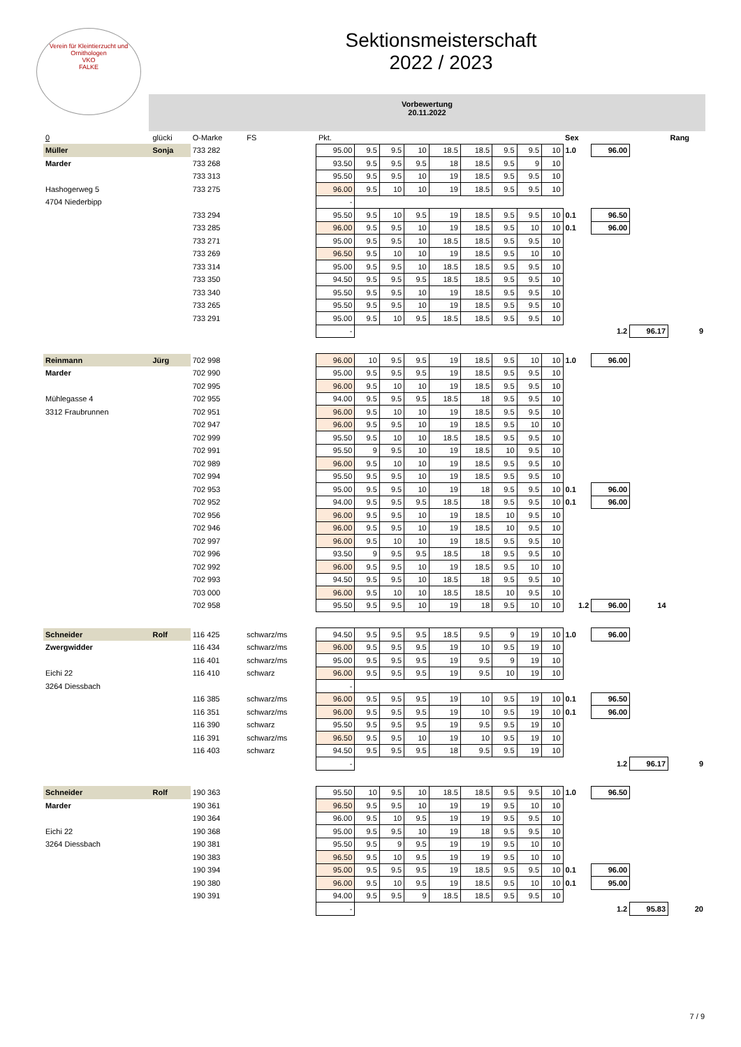Verein für Kleintierzucht und Ornithologen
VKO
FALKE
Sektionsmeisterschaft
2022 / 2023
Vorbewertung
20.11.2022
| 0 | glücki | O-Marke | FS | Pkt. | | | | | | | | | Sex | | | Rang |
| Müller | Sonja | 733 282 | | 95.00 | 9.5 | 9.5 | 10 | 18.5 | 18.5 | 9.5 | 9.5 | 10 | 1.0 | 96.00 | | |
| Marder | | 733 268 | | 93.50 | 9.5 | 9.5 | 9.5 | 18 | 18.5 | 9.5 | 9 | 10 | | | | |
| | | 733 313 | | 95.50 | 9.5 | 9.5 | 10 | 19 | 18.5 | 9.5 | 9.5 | 10 | | | | |
| Hashogerweg 5 | | 733 275 | | 96.00 | 9.5 | 10 | 10 | 19 | 18.5 | 9.5 | 9.5 | 10 | | | | |
| 4704 Niederbipp | | | | - | | | | | | | | | | | | |
| | | 733 294 | | 95.50 | 9.5 | 10 | 9.5 | 19 | 18.5 | 9.5 | 9.5 | 10 | 0.1 | 96.50 | | |
| | | 733 285 | | 96.00 | 9.5 | 9.5 | 10 | 19 | 18.5 | 9.5 | 10 | 10 | 0.1 | 96.00 | | |
| | | 733 271 | | 95.00 | 9.5 | 9.5 | 10 | 18.5 | 18.5 | 9.5 | 9.5 | 10 | | | | |
| | | 733 269 | | 96.50 | 9.5 | 10 | 10 | 19 | 18.5 | 9.5 | 10 | 10 | | | | |
| | | 733 314 | | 95.00 | 9.5 | 9.5 | 10 | 18.5 | 18.5 | 9.5 | 9.5 | 10 | | | | |
| | | 733 350 | | 94.50 | 9.5 | 9.5 | 9.5 | 18.5 | 18.5 | 9.5 | 9.5 | 10 | | | | |
| | | 733 340 | | 95.50 | 9.5 | 9.5 | 10 | 19 | 18.5 | 9.5 | 9.5 | 10 | | | | |
| | | 733 265 | | 95.50 | 9.5 | 9.5 | 10 | 19 | 18.5 | 9.5 | 9.5 | 10 | | | | |
| | | 733 291 | | 95.00 | 9.5 | 10 | 9.5 | 18.5 | 18.5 | 9.5 | 9.5 | 10 | | | | |
| | | | | - | | | | | | | | | | 1.2 | 96.17 | 9 |
| Reinmann | Jürg | 702 998 | | 96.00 | 10 | 9.5 | 9.5 | 19 | 18.5 | 9.5 | 10 | 10 | 1.0 | 96.00 | | |
| Marder | | 702 990 | | 95.00 | 9.5 | 9.5 | 9.5 | 19 | 18.5 | 9.5 | 9.5 | 10 | | | | |
| | | 702 995 | | 96.00 | 9.5 | 10 | 10 | 19 | 18.5 | 9.5 | 9.5 | 10 | | | | |
| Mühlegasse 4 | | 702 955 | | 94.00 | 9.5 | 9.5 | 9.5 | 18.5 | 18 | 9.5 | 9.5 | 10 | | | | |
| 3312 Fraubrunnen | | 702 951 | | 96.00 | 9.5 | 10 | 10 | 19 | 18.5 | 9.5 | 9.5 | 10 | | | | |
| | | 702 947 | | 96.00 | 9.5 | 9.5 | 10 | 19 | 18.5 | 9.5 | 10 | 10 | | | | |
| | | 702 999 | | 95.50 | 9.5 | 10 | 10 | 18.5 | 18.5 | 9.5 | 9.5 | 10 | | | | |
| | | 702 991 | | 95.50 | 9 | 9.5 | 10 | 19 | 18.5 | 10 | 9.5 | 10 | | | | |
| | | 702 989 | | 96.00 | 9.5 | 10 | 10 | 19 | 18.5 | 9.5 | 9.5 | 10 | | | | |
| | | 702 994 | | 95.50 | 9.5 | 9.5 | 10 | 19 | 18.5 | 9.5 | 9.5 | 10 | | | | |
| | | 702 953 | | 95.00 | 9.5 | 9.5 | 10 | 19 | 18 | 9.5 | 9.5 | 10 | 0.1 | 96.00 | | |
| | | 702 952 | | 94.00 | 9.5 | 9.5 | 9.5 | 18.5 | 18 | 9.5 | 9.5 | 10 | 0.1 | 96.00 | | |
| | | 702 956 | | 96.00 | 9.5 | 9.5 | 10 | 19 | 18.5 | 10 | 9.5 | 10 | | | | |
| | | 702 946 | | 96.00 | 9.5 | 9.5 | 10 | 19 | 18.5 | 10 | 9.5 | 10 | | | | |
| | | 702 997 | | 96.00 | 9.5 | 10 | 10 | 19 | 18.5 | 9.5 | 9.5 | 10 | | | | |
| | | 702 996 | | 93.50 | 9 | 9.5 | 9.5 | 18.5 | 18 | 9.5 | 9.5 | 10 | | | | |
| | | 702 992 | | 96.00 | 9.5 | 9.5 | 10 | 19 | 18.5 | 9.5 | 10 | 10 | | | | |
| | | 702 993 | | 94.50 | 9.5 | 9.5 | 10 | 18.5 | 18 | 9.5 | 9.5 | 10 | | | | |
| | | 703 000 | | 96.00 | 9.5 | 10 | 10 | 18.5 | 18.5 | 10 | 9.5 | 10 | | | | |
| | | 702 958 | | 95.50 | 9.5 | 9.5 | 10 | 19 | 18 | 9.5 | 10 | 10 | 1.2 | 96.00 | 14 | |
| Schneider | Rolf | 116 425 | schwarz/ms | 94.50 | 9.5 | 9.5 | 9.5 | 18.5 | 9.5 | 9 | 19 | 10 | 1.0 | 96.00 | | |
| Zwergwidder | | 116 434 | schwarz/ms | 96.00 | 9.5 | 9.5 | 9.5 | 19 | 10 | 9.5 | 19 | 10 | | | | |
| | | 116 401 | schwarz/ms | 95.00 | 9.5 | 9.5 | 9.5 | 19 | 9.5 | 9 | 19 | 10 | | | | |
| Eichi 22 | | 116 410 | schwarz | 96.00 | 9.5 | 9.5 | 9.5 | 19 | 9.5 | 10 | 19 | 10 | | | | |
| 3264 Diessbach | | | | - | | | | | | | | | | | | |
| | | 116 385 | schwarz/ms | 96.00 | 9.5 | 9.5 | 9.5 | 19 | 10 | 9.5 | 19 | 10 | 0.1 | 96.50 | | |
| | | 116 351 | schwarz/ms | 96.00 | 9.5 | 9.5 | 9.5 | 19 | 10 | 9.5 | 19 | 10 | 0.1 | 96.00 | | |
| | | 116 390 | schwarz | 95.50 | 9.5 | 9.5 | 9.5 | 19 | 9.5 | 9.5 | 19 | 10 | | | | |
| | | 116 391 | schwarz/ms | 96.50 | 9.5 | 9.5 | 10 | 19 | 10 | 9.5 | 19 | 10 | | | | |
| | | 116 403 | schwarz | 94.50 | 9.5 | 9.5 | 9.5 | 18 | 9.5 | 9.5 | 19 | 10 | | | | |
| | | | | - | | | | | | | | | | 1.2 | 96.17 | 9 |
| Schneider | Rolf | 190 363 | | 95.50 | 10 | 9.5 | 10 | 18.5 | 18.5 | 9.5 | 9.5 | 10 | 1.0 | 96.50 | | |
| Marder | | 190 361 | | 96.50 | 9.5 | 9.5 | 10 | 19 | 19 | 9.5 | 10 | 10 | | | | |
| | | 190 364 | | 96.00 | 9.5 | 10 | 9.5 | 19 | 19 | 9.5 | 9.5 | 10 | | | | |
| Eichi 22 | | 190 368 | | 95.00 | 9.5 | 9.5 | 10 | 19 | 18 | 9.5 | 9.5 | 10 | | | | |
| 3264 Diessbach | | 190 381 | | 95.50 | 9.5 | 9 | 9.5 | 19 | 19 | 9.5 | 10 | 10 | | | | |
| | | 190 383 | | 96.50 | 9.5 | 10 | 9.5 | 19 | 19 | 9.5 | 10 | 10 | | | | |
| | | 190 394 | | 95.00 | 9.5 | 9.5 | 9.5 | 19 | 18.5 | 9.5 | 9.5 | 10 | 0.1 | 96.00 | | |
| | | 190 380 | | 96.00 | 9.5 | 10 | 9.5 | 19 | 18.5 | 9.5 | 10 | 10 | 0.1 | 95.00 | | |
| | | 190 391 | | 94.00 | 9.5 | 9.5 | 9 | 18.5 | 18.5 | 9.5 | 9.5 | 10 | | | | |
| | | | | - | | | | | | | | | | 1.2 | 95.83 | 20 |
7 / 9